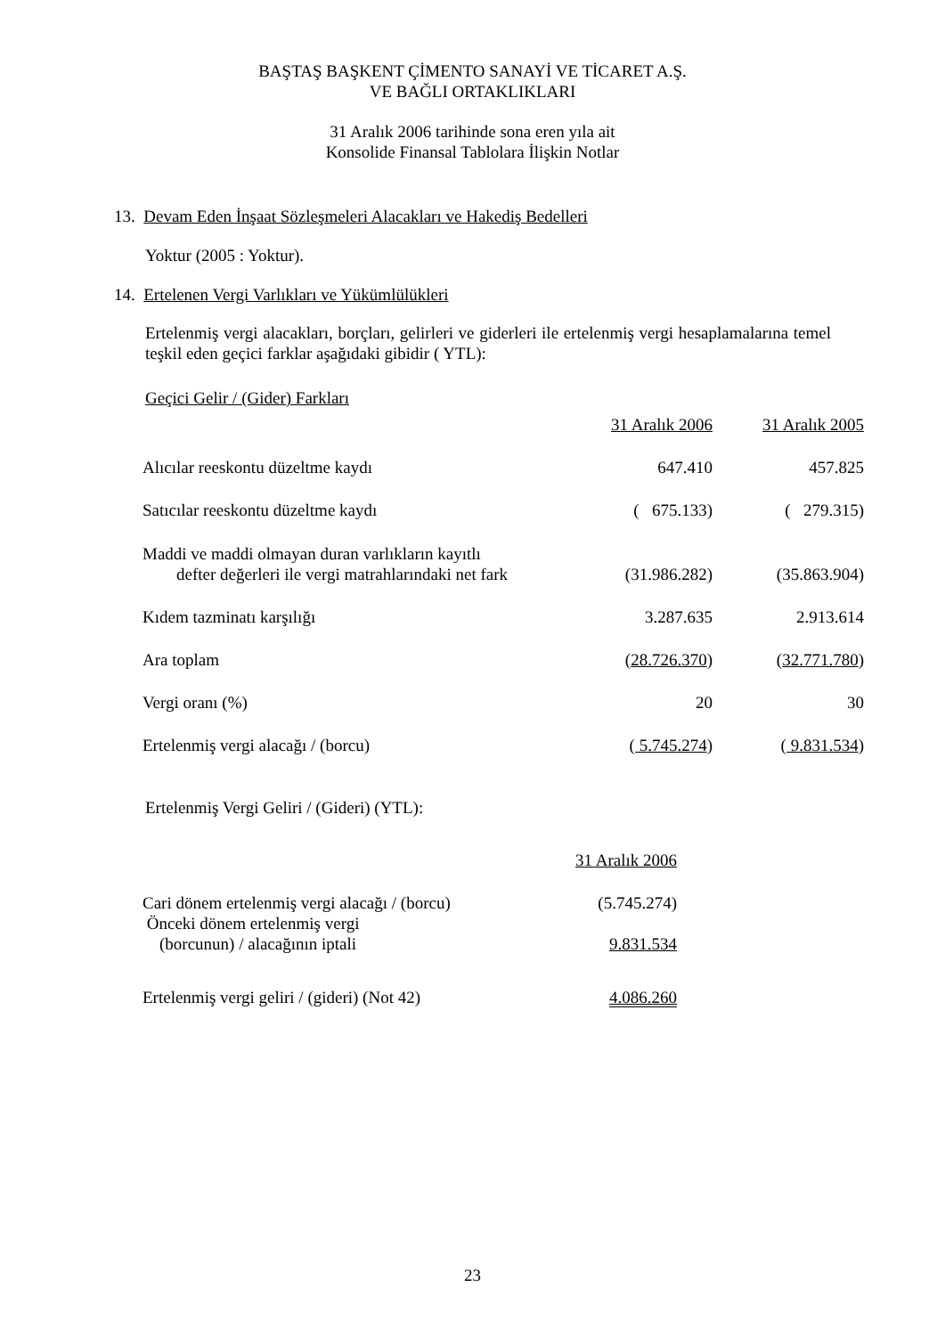BAŞTAŞ BAŞKENT ÇİMENTO SANAYİ VE TİCARET A.Ş.
VE BAĞLI ORTAKLIKLARI
31 Aralık 2006 tarihinde sona eren yıla ait
Konsolide Finansal Tablolara İlişkin Notlar
13. Devam Eden İnşaat Sözleşmeleri Alacakları ve Hakediş Bedelleri
Yoktur (2005 : Yoktur).
14. Ertelenen Vergi Varlıkları ve Yükümlülükleri
Ertelenmiş vergi alacakları, borçları, gelirleri ve giderleri ile ertelenmiş vergi hesaplamalarına temel teşkil eden geçici farklar aşağıdaki gibidir ( YTL):
Geçici Gelir / (Gider) Farkları
| | 31 Aralık 2006 | 31 Aralık 2005 |
| Alıcılar reeskontu düzeltme kaydı | 647.410 | 457.825 |
| Satıcılar reeskontu düzeltme kaydı | ( 675.133) | ( 279.315) |
| Maddi ve maddi olmayan duran varlıkların kayıtlı defter değerleri ile vergi matrahlarındaki net fark | (31.986.282) | (35.863.904) |
| Kıdem tazminatı karşılığı | 3.287.635 | 2.913.614 |
| Ara toplam | ( 28.726.370 ) | ( 32.771.780 ) |
| Vergi oranı (%) | 20 | 30 |
| Ertelenmiş vergi alacağı / (borcu) | ( 5.745.274 ) | ( 9.831.534 ) |
Ertelenmiş Vergi Geliri / (Gideri) (YTL):
| | 31 Aralık 2006 |
| Cari dönem ertelenmiş vergi alacağı / (borcu) | (5.745.274) |
| Önceki dönem ertelenmiş vergi (borcunun) / alacağının iptali | 9.831.534 |
| Ertelenmiş vergi geliri / (gideri) (Not 42) | 4.086.260 |
23